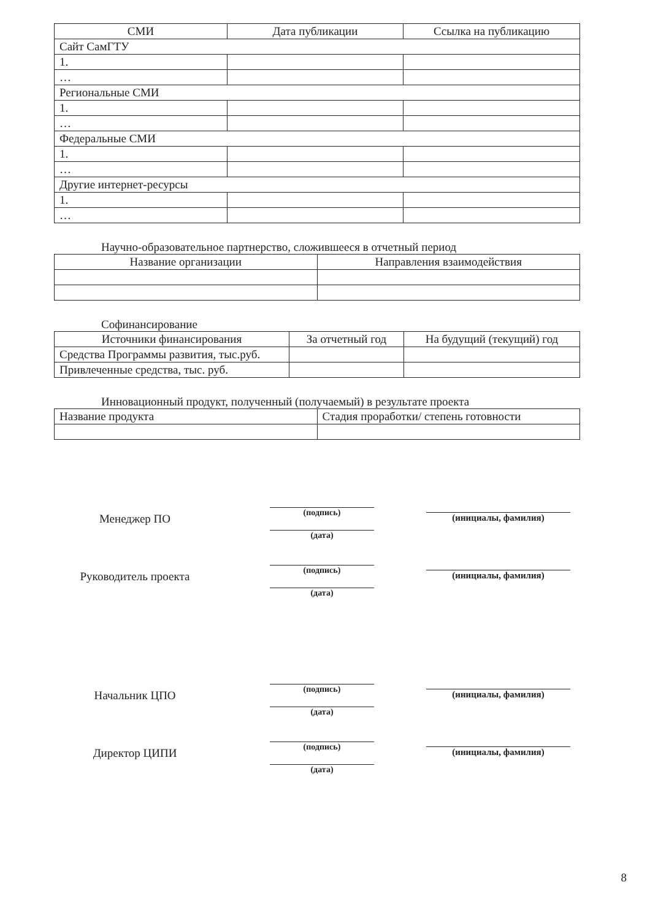| СМИ | Дата публикации | Ссылка на публикацию |
| --- | --- | --- |
| Сайт СамГТУ | | |
| 1. | | |
| … | | |
| Региональные СМИ | | |
| 1. | | |
| … | | |
| Федеральные СМИ | | |
| 1. | | |
| … | | |
| Другие интернет-ресурсы | | |
| 1. | | |
| … | | |
Научно-образовательное партнерство, сложившееся в отчетный период
| Название организации | Направления взаимодействия |
| --- | --- |
Софинансирование
| Источники финансирования | За отчетный год | На будущий (текущий) год |
| --- | --- | --- |
| Средства Программы развития, тыс.руб. | | |
| Привлеченные средства, тыс. руб. | | |
Инновационный продукт, полученный (получаемый) в результате проекта
| Название продукта | Стадия проработки/ степень готовности |
Менеджер ПО
(подпись)
(дата)
(инициалы, фамилия)
Руководитель проекта
(подпись)
(дата)
(инициалы, фамилия)
Начальник ЦПО
(подпись)
(дата)
(инициалы, фамилия)
Директор ЦИПИ
(подпись)
(дата)
(инициалы, фамилия)
8